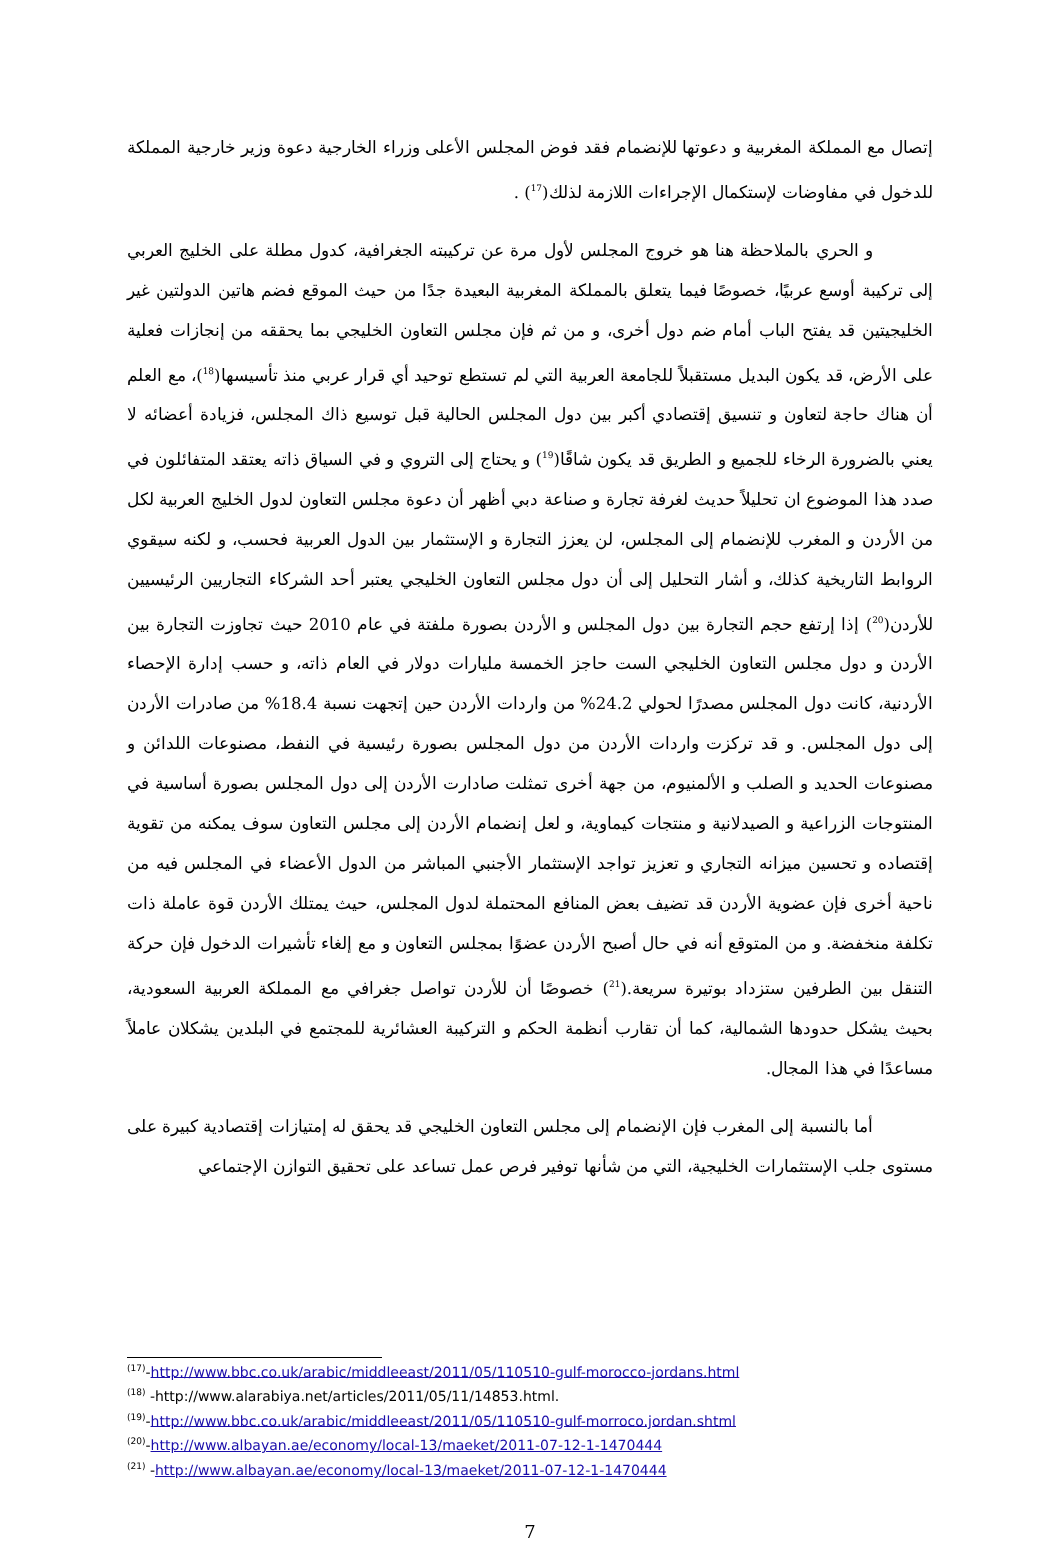إتصال مع المملكة المغربية و دعوتها للإنضمام فقد فوض المجلس الأعلى وزراء الخارجية دعوة وزير خارجية المملكة للدخول في مفاوضات لإستكمال الإجراءات اللازمة لذلك(<sup>17</sup>) .
و الحري بالملاحظة هنا هو خروج المجلس لأول مرة عن تركيبته الجغرافية، كدول مطلة على الخليج العربي إلى تركيبة أوسع عربيًا، خصوصًا فيما يتعلق بالمملكة المغربية البعيدة جدًا من حيث الموقع فضم هاتين الدولتين غير الخليجيتين قد يفتح الباب أمام ضم دول أخرى، و من ثم فإن مجلس التعاون الخليجي بما يحققه من إنجازات فعلية على الأرض، قد يكون البديل مستقبلاً للجامعة العربية التي لم تستطع توحيد أي قرار عربي منذ تأسيسها(<sup>18</sup>)، مع العلم أن هناك حاجة لتعاون و تنسيق إقتصادي أكبر بين دول المجلس الحالية قبل توسيع ذاك المجلس، فزيادة أعضائه لا يعني بالضرورة الرخاء للجميع و الطريق قد يكون شاقًا(<sup>19</sup>) و يحتاج إلى التروي و في السياق ذاته يعتقد المتفائلون في صدد هذا الموضوع ان تحليلاً حديث لغرفة تجارة و صناعة دبي أظهر أن دعوة مجلس التعاون لدول الخليج العربية لكل من الأردن و المغرب للإنضمام إلى المجلس، لن يعزز التجارة و الإستثمار بين الدول العربية فحسب، و لكنه سيقوي الروابط التاريخية كذلك، و أشار التحليل إلى أن دول مجلس التعاون الخليجي يعتبر أحد الشركاء التجاريين الرئيسيين للأردن(<sup>20</sup>) إذا إرتفع حجم التجارة بين دول المجلس و الأردن بصورة ملفتة في عام 2010 حيث تجاوزت التجارة بين الأردن و دول مجلس التعاون الخليجي الست حاجز الخمسة مليارات دولار في العام ذاته، و حسب إدارة الإحصاء الأردنية، كانت دول المجلس مصدرًا لحولي 24.2% من واردات الأردن حين إتجهت نسبة 18.4% من صادرات الأردن إلى دول المجلس. و قد تركزت واردات الأردن من دول المجلس بصورة رئيسية في النفط، مصنوعات اللدائن و مصنوعات الحديد و الصلب و الألمنيوم، من جهة أخرى تمثلت صادارت الأردن إلى دول المجلس بصورة أساسية في المنتوجات الزراعية و الصيدلانية و منتجات كيماوية، و لعل إنضمام الأردن إلى مجلس التعاون سوف يمكنه من تقوية إقتصاده و تحسين ميزانه التجاري و تعزيز تواجد الإستثمار الأجنبي المباشر من الدول الأعضاء في المجلس فيه من ناحية أخرى فإن عضوية الأردن قد تضيف بعض المنافع المحتملة لدول المجلس، حيث يمتلك الأردن قوة عاملة ذات تكلفة منخفضة. و من المتوقع أنه في حال أصبح الأردن عضوًا بمجلس التعاون و مع إلغاء تأشيرات الدخول فإن حركة التنقل بين الطرفين ستزداد بوتيرة سريعة.(<sup>21</sup>) خصوصًا أن للأردن تواصل جغرافي مع المملكة العربية السعودية، بحيث يشكل حدودها الشمالية، كما أن تقارب أنظمة الحكم و التركيبة العشائرية للمجتمع في البلدين يشكلان عاملاً مساعدًا في هذا المجال.
أما بالنسبة إلى المغرب فإن الإنضمام إلى مجلس التعاون الخليجي قد يحقق له إمتيازات إقتصادية كبيرة على مستوى جلب الإستثمارات الخليجية، التي من شأنها توفير فرص عمل تساعد على تحقيق التوازن الإجتماعي
<sup>(17)</sup>-http://www.bbc.co.uk/arabic/middleeast/2011/05/110510-gulf-morocco-jordans.html
<sup>(18)</sup> -http://www.alarabiya.net/articles/2011/05/11/14853.html.
<sup>(19)</sup>-http://www.bbc.co.uk/arabic/middleeast/2011/05/110510-gulf-morroco.jordan.shtml
<sup>(20)</sup>-http://www.albayan.ae/economy/local-13/maeket/2011-07-12-1-1470444
<sup>(21)</sup> -http://www.albayan.ae/economy/local-13/maeket/2011-07-12-1-1470444
7